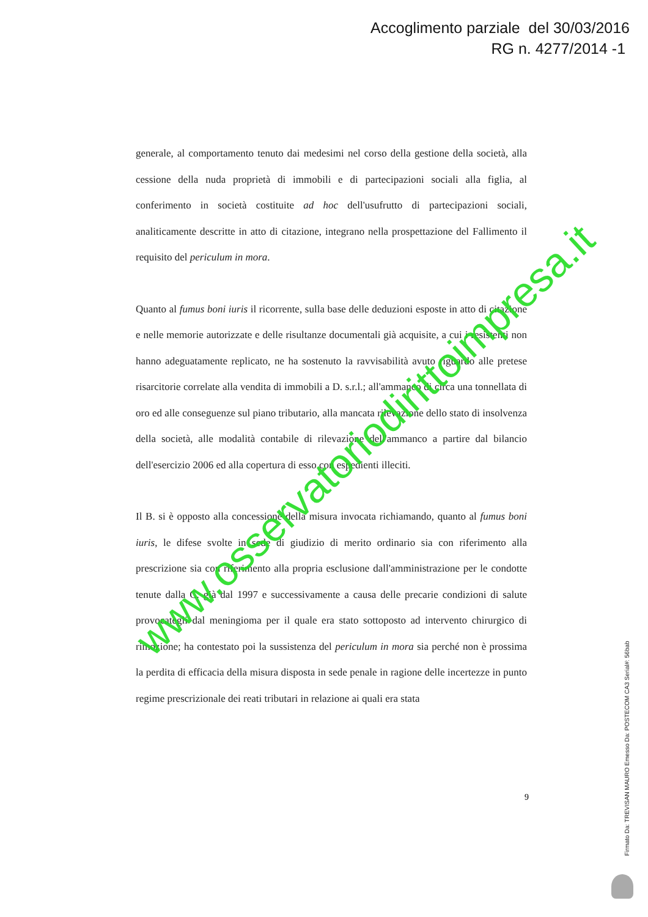Accoglimento parziale del 30/03/2016
RG n. 4277/2014 -1
generale, al comportamento tenuto dai medesimi nel corso della gestione della società, alla cessione della nuda proprietà di immobili e di partecipazioni sociali alla figlia, al conferimento in società costituite ad hoc dell'usufrutto di partecipazioni sociali, analiticamente descritte in atto di citazione, integrano nella prospettazione del Fallimento il requisito del periculum in mora.
Quanto al fumus boni iuris il ricorrente, sulla base delle deduzioni esposte in atto di citazione e nelle memorie autorizzate e delle risultanze documentali già acquisite, a cui i resistenti non hanno adeguatamente replicato, ne ha sostenuto la ravvisabilità avuto riguardo alle pretese risarcitorie correlate alla vendita di immobili a D. s.r.l.; all'ammanco di circa una tonnellata di oro ed alle conseguenze sul piano tributario, alla mancata rilevazione dello stato di insolvenza della società, alle modalità contabile di rilevazione dell'ammanco a partire dal bilancio dell'esercizio 2006 ed alla copertura di esso con espedienti illeciti.
Il B. si è opposto alla concessione della misura invocata richiamando, quanto al fumus boni iuris, le difese svolte in sede di giudizio di merito ordinario sia con riferimento alla prescrizione sia con riferimento alla propria esclusione dall'amministrazione per le condotte tenute dalla C. già dal 1997 e successivamente a causa delle precarie condizioni di salute provocategli dal meningioma per il quale era stato sottoposto ad intervento chirurgico di rimozione; ha contestato poi la sussistenza del periculum in mora sia perché non è prossima la perdita di efficacia della misura disposta in sede penale in ragione delle incertezze in punto regime prescrizionale dei reati tributari in relazione ai quali era stata
9
Firmato Da: TREVISAN MAURO Emesso Da: POSTECOM CA3 Serial#: 56bab
www.osservatoriodirittoimpresa.it